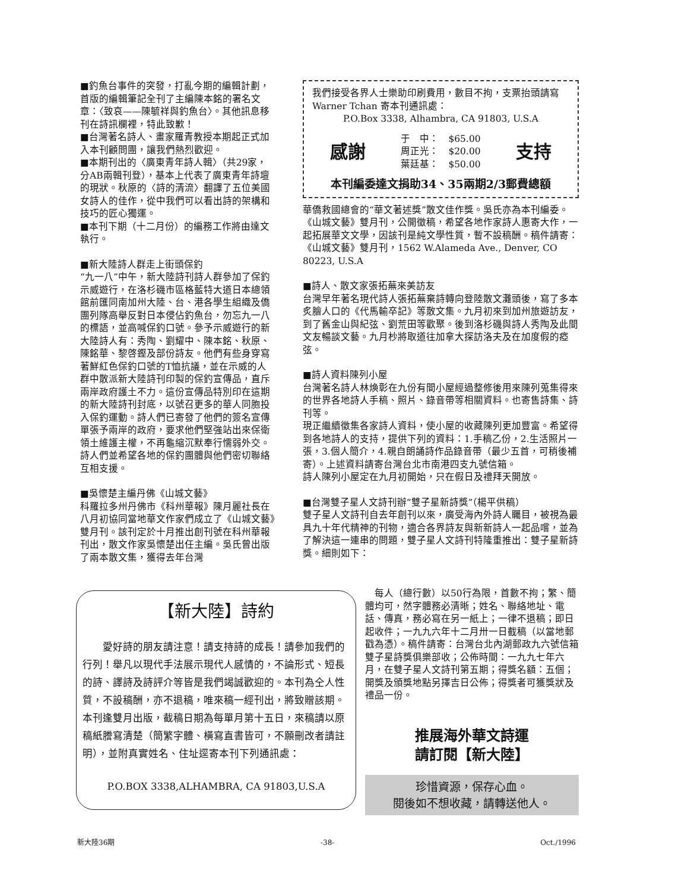■釣魚台事件的突發，打亂今期的編輯計劃，首版的編輯筆記全刊了主編陳本銘的署名文章：〈致哀——陳毓祥與釣魚台〉。其他訊息移刊在詩訊欄裡，特此致歉！
■台灣著名詩人、畫家羅青教授本期起正式加入本刊顧問團，讓我們熱烈歡迎。
■本期刊出的〈廣東青年詩人輯〉（共29家，分AB兩輯刊登），基本上代表了廣東青年詩壇的現狀。秋原的〈詩的清流〉翻譯了五位美國女詩人的佳作，從中我們可以看出詩的架構和技巧的匠心獨運。
■本刊下期（十二月份）的編務工作將由達文執行。
■新大陸詩人群走上街頭保釣
“九一八”中午，新大陸詩刊詩人群參加了保釣示威遊行，在洛杉磯市區格藍特大道日本總領館前匯同南加州大陸、台、港各學生組織及僑團列隊高舉反對日本侵佔釣魚台，勿忘九一八的標語，並高喊保釣口號。參予示威遊行的新大陸詩人有：秀陶、劉耀中、陳本銘、秋原、陳銘華、黎啓鏗及部份詩友。他們有些身穿寫著鮮紅色保釣口號的T恤抗議，並在示威的人群中散派新大陸詩刊印製的保釣宣傳品，直斥兩岸政府護土不力。這份宣傳品特別印在這期的新大陸詩刊封底，以號召更多的華人同胞投入保釣運動。詩人們已寄發了他們的簽名宣傳單張予兩岸的政府，要求他們堅強站出來保衛領土維護主權，不再龜縮沉默奉行懦弱外交。詩人們並希望各地的保釣團體與他們密切聯絡互相支援。
■吳懷楚主編丹佛《山城文藝》
科羅拉多州丹佛市《科州華報》陳月麗社長在八月初協同當地華文作家們成立了《山城文藝》雙月刊。該刊定於十月推出創刊號在科州華報刊出，散文作家吳懷楚出任主編。吳氏曾出版了兩本散文集，獲得去年台灣
我們接受各界人士樂助印刷費用，數目不拘，支票抬頭請寫 Warner Tchan 寄本刊通訊處：
P.O.Box 3338, Alhambra, CA 91803, U.S.A
感謝
于　中：　$65.00
周正光：　$20.00
葉廷基：　$50.00
支持
本刊編委達文捐助34、35兩期2/3郵費總額
華僑救國總會的“華文著述獎”散文佳作獎。吳氏亦為本刊編委。《山城文藝》雙月刊，公開徵稿，希望各地作家詩人惠寄大作，一起拓展華文文學，因該刊是純文學性質，暫不設稿酬。稿件請寄：《山城文藝》雙月刊，1562 W.Alameda Ave., Denver, CO 80223, U.S.A
■詩人、散文家張拓蕪來美訪友
台灣早年著名現代詩人張拓蕪棄詩轉向登陸散文灘頭後，寫了多本炙膾人口的《代馬輸卒記》等散文集。九月初來到加州旅遊訪友，到了舊金山與紀弦、劉荒田等歡聚。後到洛杉磯與詩人秀陶及此間文友暢談文藝。九月杪將取道往加拿大探訪洛夫及在加度假的瘂弦。
■詩人資料陳列小屋
台灣著名詩人林煥彰在九份有間小屋經過整修後用來陳列蒐集得來的世界各地詩人手稿、照片、錄音帶等相關資料。也寄售詩集、詩刊等。
現正繼續徵集各家詩人資料，使小屋的收藏陳列更加豐富。希望得到各地詩人的支持，提供下列的資料：1.手稿乙份，2.生活照片一張，3.個人簡介，4.親自朗誦詩作品錄音帶（最少五首，可稍後補寄）。上述資料請寄台灣台北市南港四支九號信箱。
詩人陳列小屋定在九月初開始，只在假日及禮拜天開放。
■台灣雙子星人文詩刊辦“雙子星新詩獎”（楊平供稿）
雙子星人文詩刊自去年創刊以來，廣受海內外詩人矚目，被視為最具九十年代精神的刊物，適合各界詩友與新新詩人一起品嚐，並為了解決這一連串的問題，雙子星人文詩刊特隆重推出：雙子星新詩獎。細則如下：
【新大陸】詩約
　　愛好詩的朋友請注意！請支持詩的成長！請參加我們的行列！舉凡以現代手法展示現代人感情的，不論形式、短長的詩、譯詩及詩評介等皆是我們竭誠歡迎的。本刊為仝人性質，不設稿酬，亦不退稿，唯來稿一經刊出，將致贈該期。本刊逢雙月出版，截稿日期為每單月第十五日，來稿請以原稿紙謄寫清楚（簡繁字體、橫寫直書皆可，不願刪改者請註明），並附真實姓名、住址逕寄本刊下列通訊處：
P.O.BOX 3338,ALHAMBRA, CA 91803,U.S.A
　每人（總行數）以50行為限，首數不拘；繁、簡體均可，然字體務必清晰；姓名、聯絡地址、電話、傳真，務必寫在另一紙上；一律不退稿；即日起收件；一九九六年十二月卅一日截稿（以當地郵戳為憑）。稿件請寄：台灣台北內湖郵政九六號信箱雙子星詩獎俱樂部收；公佈時間：一九九七年六月，在雙子星人文詩刊第五期；得獎名額：五個；開獎及頒獎地點另擇吉日公佈；得獎者可獲獎狀及禮品一份。
推展海外華文詩運
請訂閱【新大陸】
珍惜資源，保存心血。
閱後如不想收藏，請轉送他人。
新大陸36期 -38- Oct./1996